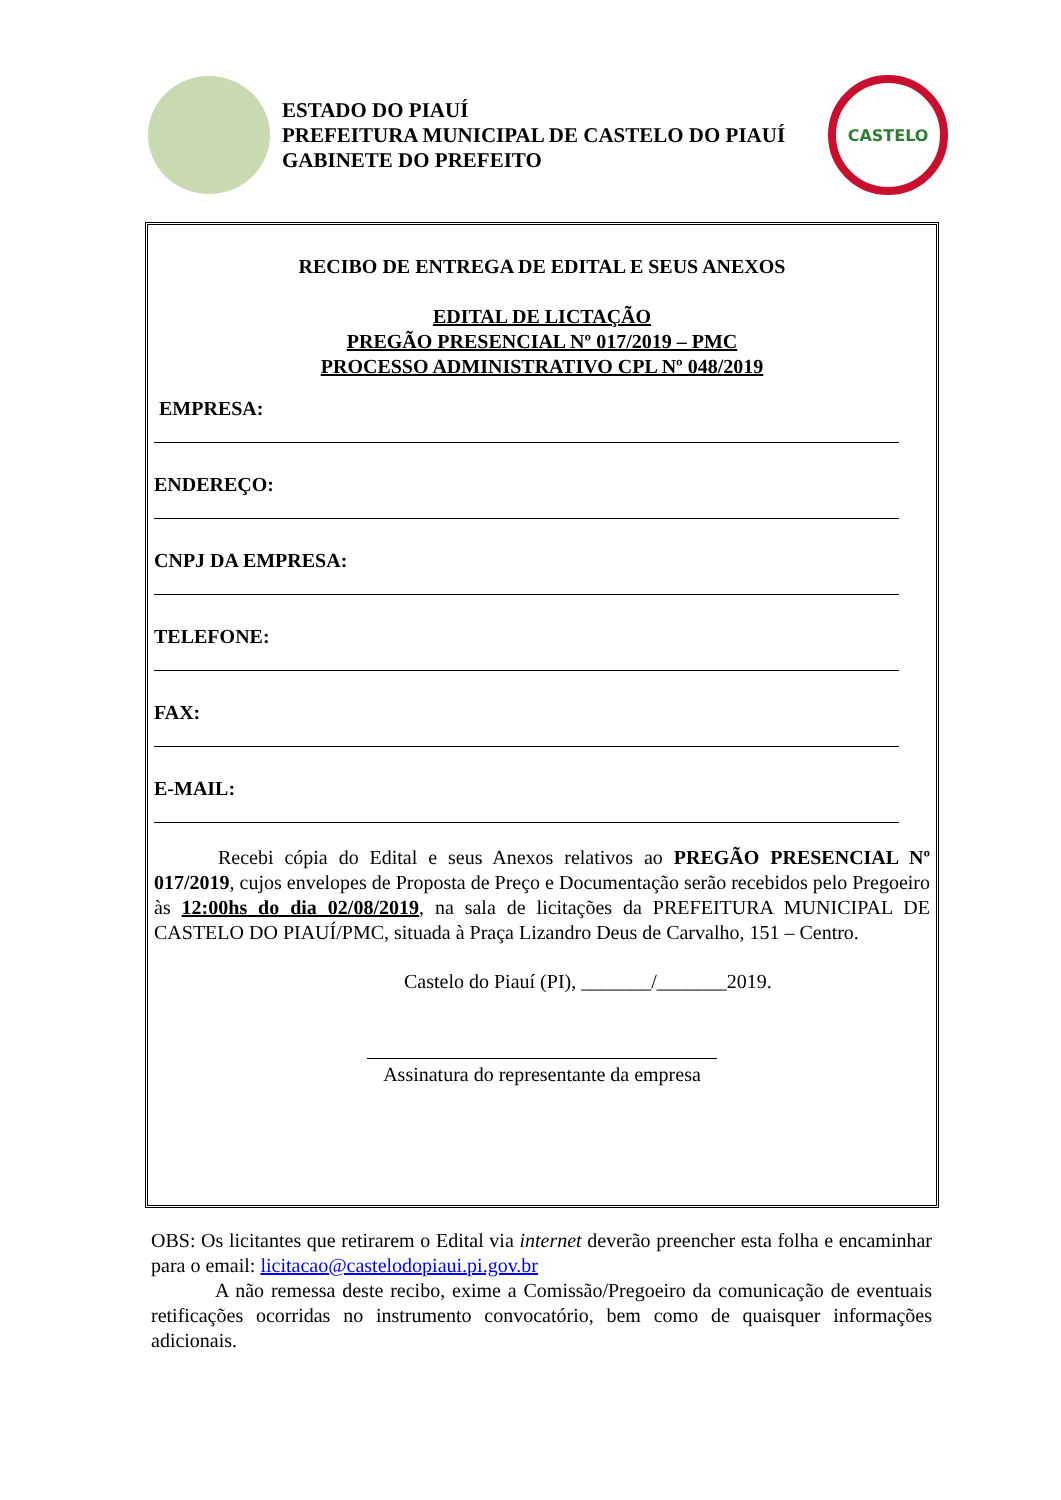ESTADO DO PIAUÍ
PREFEITURA MUNICIPAL DE CASTELO DO PIAUÍ
GABINETE DO PREFEITO
CASTELO
RECIBO DE ENTREGA DE EDITAL E SEUS ANEXOS
EDITAL DE LICTAÇÃO
PREGÃO PRESENCIAL Nº 017/2019 – PMC
PROCESSO ADMINISTRATIVO CPL Nº 048/2019
EMPRESA:
ENDEREÇO:
CNPJ DA EMPRESA:
TELEFONE:
FAX:
E-MAIL:
Recebi cópia do Edital e seus Anexos relativos ao PREGÃO PRESENCIAL Nº 017/2019, cujos envelopes de Proposta de Preço e Documentação serão recebidos pelo Pregoeiro às 12:00hs do dia 02/08/2019, na sala de licitações da PREFEITURA MUNICIPAL DE CASTELO DO PIAUÍ/PMC, situada à Praça Lizandro Deus de Carvalho, 151 – Centro.
Castelo do Piauí (PI), _______/_______2019.
Assinatura do representante da empresa
OBS: Os licitantes que retirarem o Edital via internet deverão preencher esta folha e encaminhar para o email: licitacao@castelodopiaui.pi.gov.br
A não remessa deste recibo, exime a Comissão/Pregoeiro da comunicação de eventuais retificações ocorridas no instrumento convocatório, bem como de quaisquer informações adicionais.